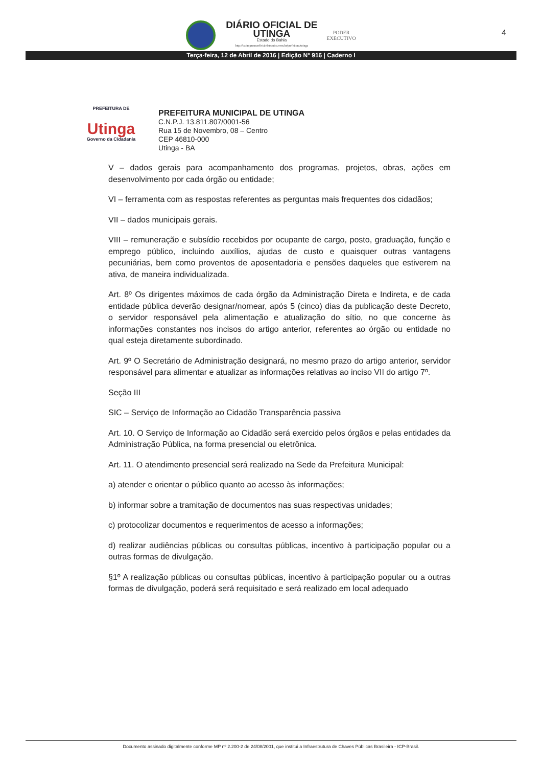DIÁRIO OFICIAL DE
UTINGA
Estado do Bahia
http://ba.imprensaoficialeletronica.com.br/prefeitura/utinga
PODER
EXECUTIVO
4
Terça-feira, 12 de Abril de 2016 | Edição N° 916 | Caderno I
PREFEITURA DE
Utinga
Governo da Cidadania
PREFEITURA MUNICIPAL DE UTINGA
C.N.P.J. 13.811.807/0001-56
Rua 15 de Novembro, 08 – Centro
CEP 46810-000
Utinga - BA
V – dados gerais para acompanhamento dos programas, projetos, obras, ações em desenvolvimento por cada órgão ou entidade;
VI – ferramenta com as respostas referentes as perguntas mais frequentes dos cidadãos;
VII – dados municipais gerais.
VIII – remuneração e subsídio recebidos por ocupante de cargo, posto, graduação, função e emprego público, incluindo auxílios, ajudas de custo e quaisquer outras vantagens pecuniárias, bem como proventos de aposentadoria e pensões daqueles que estiverem na ativa, de maneira individualizada.
Art. 8º Os dirigentes máximos de cada órgão da Administração Direta e Indireta, e de cada entidade pública deverão designar/nomear, após 5 (cinco) dias da publicação deste Decreto, o servidor responsável pela alimentação e atualização do sítio, no que concerne às informações constantes nos incisos do artigo anterior, referentes ao órgão ou entidade no qual esteja diretamente subordinado.
Art. 9º O Secretário de Administração designará, no mesmo prazo do artigo anterior, servidor responsável para alimentar e atualizar as informações relativas ao inciso VII do artigo 7º.
Seção III
SIC – Serviço de Informação ao Cidadão Transparência passiva
Art. 10. O Serviço de Informação ao Cidadão será exercido pelos órgãos e pelas entidades da Administração Pública, na forma presencial ou eletrônica.
Art. 11. O atendimento presencial será realizado na Sede da Prefeitura Municipal:
a) atender e orientar o público quanto ao acesso às informações;
b) informar sobre a tramitação de documentos nas suas respectivas unidades;
c) protocolizar documentos e requerimentos de acesso a informações;
d) realizar audiências públicas ou consultas públicas, incentivo à participação popular ou a outras formas de divulgação.
§1º A realização públicas ou consultas públicas, incentivo à participação popular ou a outras formas de divulgação, poderá será requisitado e será realizado em local adequado
Documento assinado digitalmente conforme MP nº 2.200-2 de 24/08/2001, que institui a Infraestrutura de Chaves Públicas Brasileira - ICP-Brasil.